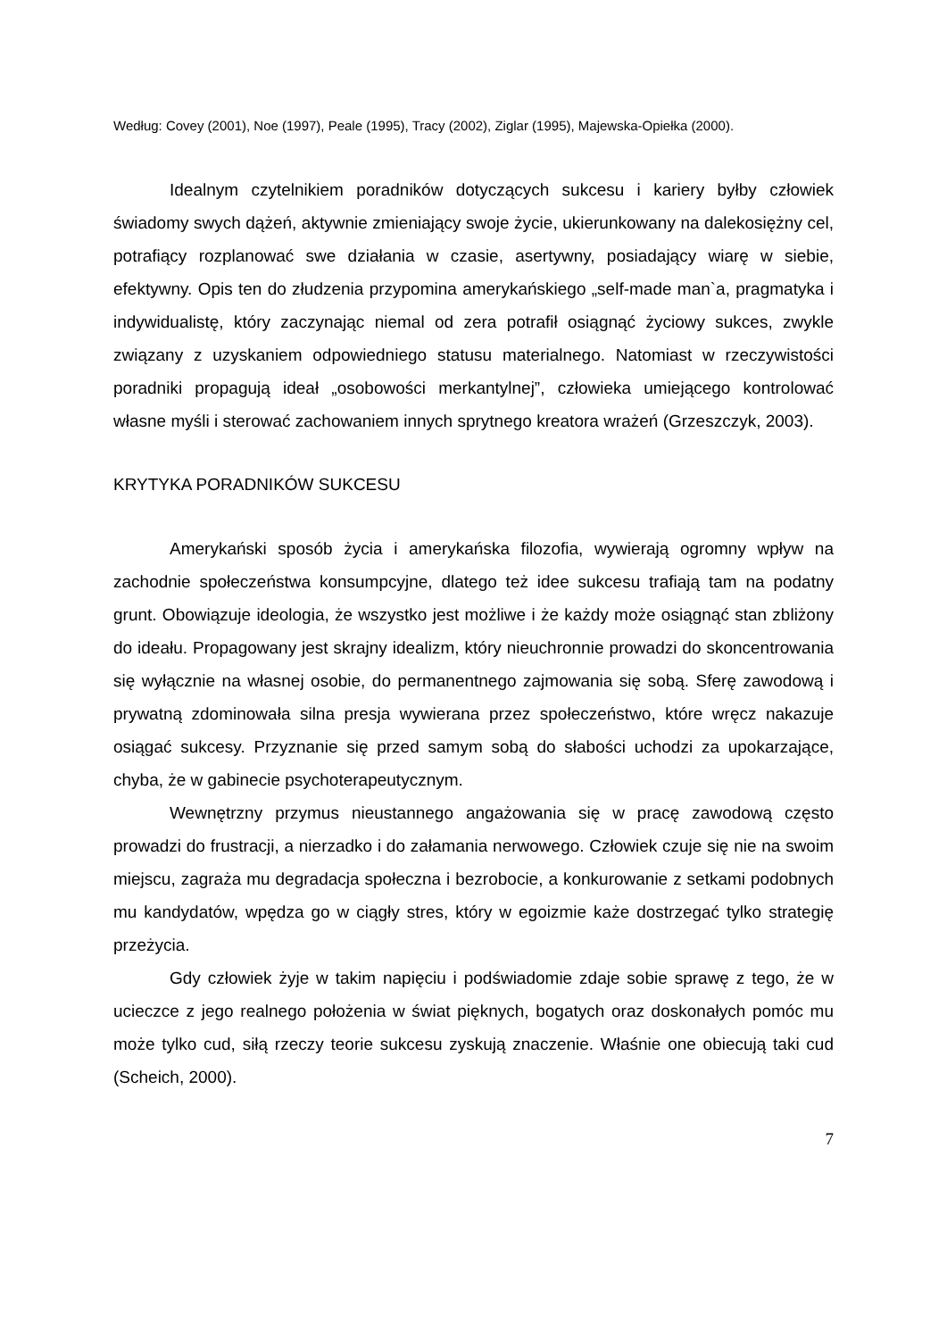Według: Covey (2001), Noe (1997), Peale (1995), Tracy (2002), Ziglar (1995), Majewska-Opiełka (2000).
Idealnym czytelnikiem poradników dotyczących sukcesu i kariery byłby człowiek świadomy swych dążeń, aktywnie zmieniający swoje życie, ukierunkowany na dalekosiężny cel, potrafiący rozplanować swe działania w czasie, asertywny, posiadający wiarę w siebie, efektywny. Opis ten do złudzenia przypomina amerykańskiego „self-made man`a, pragmatyka i indywidualistę, który zaczynając niemal od zera potrafił osiągnąć życiowy sukces, zwykle związany z uzyskaniem odpowiedniego statusu materialnego. Natomiast w rzeczywistości poradniki propagują ideał „osobowości merkantylnej”, człowieka umiejącego kontrolować własne myśli i sterować zachowaniem innych sprytnego kreatora wrażeń (Grzeszczyk, 2003).
KRYTYKA PORADNIKÓW SUKCESU
Amerykański sposób życia i amerykańska filozofia, wywierają ogromny wpływ na zachodnie społeczeństwa konsumpcyjne, dlatego też idee sukcesu trafiają tam na podatny grunt. Obowiązuje ideologia, że wszystko jest możliwe i że każdy może osiągnąć stan zbliżony do ideału. Propagowany jest skrajny idealizm, który nieuchronnie prowadzi do skoncentrowania się wyłącznie na własnej osobie, do permanentnego zajmowania się sobą. Sferę zawodową i prywatną zdominowała silna presja wywierana przez społeczeństwo, które wręcz nakazuje osiągać sukcesy. Przyznanie się przed samym sobą do słabości uchodzi za upokarzające, chyba, że w gabinecie psychoterapeutycznym.
Wewnętrzny przymus nieustannego angażowania się w pracę zawodową często prowadzi do frustracji, a nierzadko i do załamania nerwowego. Człowiek czuje się nie na swoim miejscu, zagraża mu degradacja społeczna i bezrobocie, a konkurowanie z setkami podobnych mu kandydatów, wpędza go w ciągły stres, który w egoizmie każe dostrzegać tylko strategię przeżycia.
Gdy człowiek żyje w takim napięciu i podświadomie zdaje sobie sprawę z tego, że w ucieczce z jego realnego położenia w świat pięknych, bogatych oraz doskonałych pomóc mu może tylko cud, siłą rzeczy teorie sukcesu zyskują znaczenie. Właśnie one obiecują taki cud (Scheich, 2000).
7